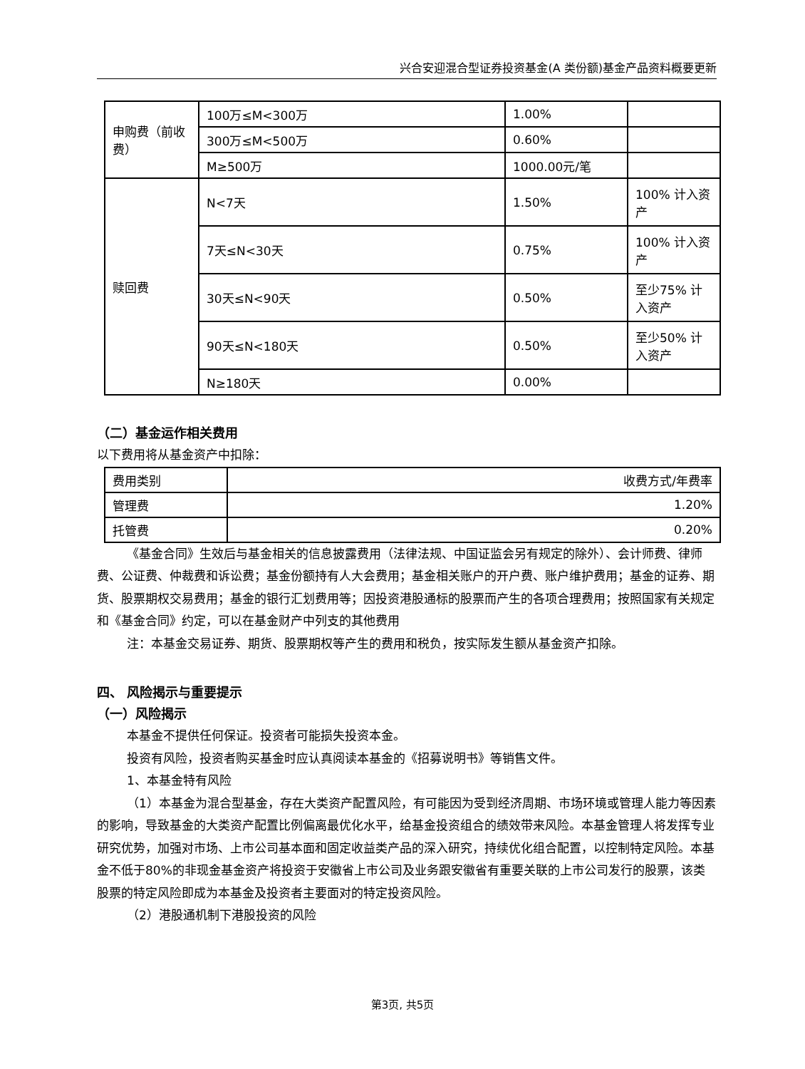兴合安迎混合型证券投资基金(A 类份额)基金产品资料概要更新
| 申购费（前收费） | 100万≤M<300万 | 1.00% | |
| | 300万≤M<500万 | 0.60% | |
| | M≥500万 | 1000.00元/笔 | |
| 赎回费 | N<7天 | 1.50% | 100% 计入资产 |
| | 7天≤N<30天 | 0.75% | 100% 计入资产 |
| | 30天≤N<90天 | 0.50% | 至少75% 计入资产 |
| | 90天≤N<180天 | 0.50% | 至少50% 计入资产 |
| | N≥180天 | 0.00% | |
（二）基金运作相关费用
以下费用将从基金资产中扣除：
| 费用类别 | 收费方式/年费率 |
| 管理费 | 1.20% |
| 托管费 | 0.20% |
《基金合同》生效后与基金相关的信息披露费用（法律法规、中国证监会另有规定的除外）、会计师费、律师费、公证费、仲裁费和诉讼费；基金份额持有人大会费用；基金相关账户的开户费、账户维护费用；基金的证券、期货、股票期权交易费用；基金的银行汇划费用等；因投资港股通标的股票而产生的各项合理费用；按照国家有关规定和《基金合同》约定，可以在基金财产中列支的其他费用
注：本基金交易证券、期货、股票期权等产生的费用和税负，按实际发生额从基金资产扣除。
四、 风险揭示与重要提示
（一）风险揭示
本基金不提供任何保证。投资者可能损失投资本金。
投资有风险，投资者购买基金时应认真阅读本基金的《招募说明书》等销售文件。
1、本基金特有风险
（1）本基金为混合型基金，存在大类资产配置风险，有可能因为受到经济周期、市场环境或管理人能力等因素的影响，导致基金的大类资产配置比例偏离最优化水平，给基金投资组合的绩效带来风险。本基金管理人将发挥专业研究优势，加强对市场、上市公司基本面和固定收益类产品的深入研究，持续优化组合配置，以控制特定风险。本基金不低于80%的非现金基金资产将投资于安徽省上市公司及业务跟安徽省有重要关联的上市公司发行的股票，该类股票的特定风险即成为本基金及投资者主要面对的特定投资风险。
（2）港股通机制下港股投资的风险
第3页, 共5页